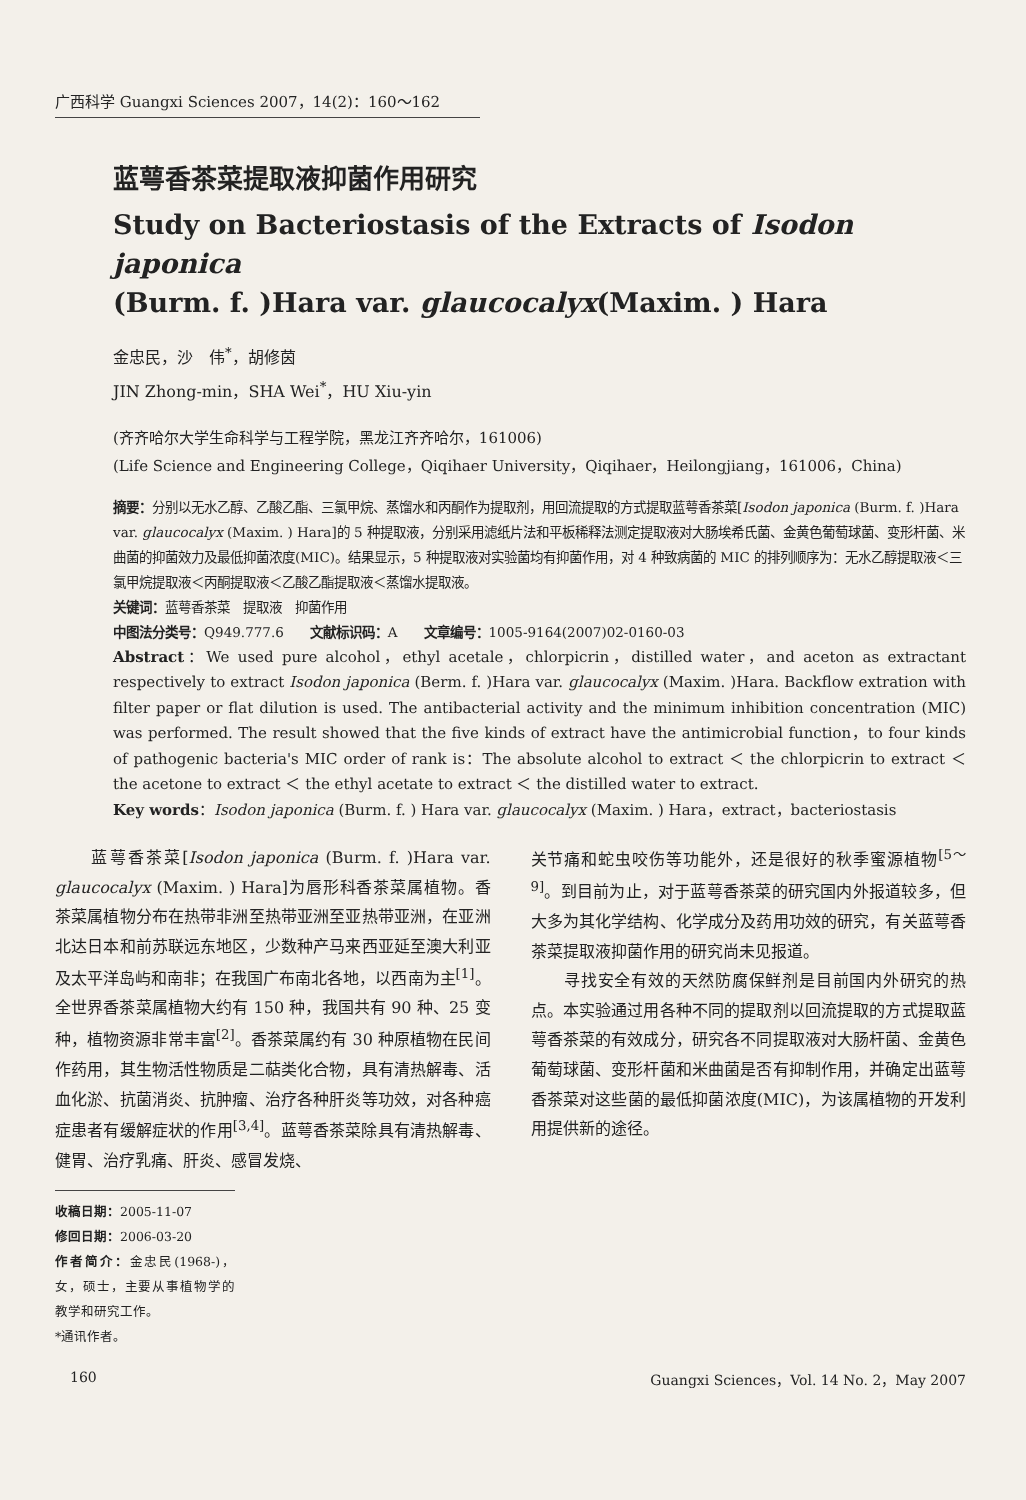广西科学 Guangxi Sciences 2007，14(2)：160～162
蓝萼香茶菜提取液抑菌作用研究
Study on Bacteriostasis of the Extracts of Isodon japonica
(Burm. f. )Hara var. glaucocalyx(Maxim. ) Hara
金忠民，沙　伟<sup>*</sup>，胡修茵
JIN Zhong-min，SHA Wei<sup>*</sup>，HU Xiu-yin
(齐齐哈尔大学生命科学与工程学院，黑龙江齐齐哈尔，161006)
(Life Science and Engineering College，Qiqihaer University，Qiqihaer，Heilongjiang，161006，China)
摘要：分别以无水乙醇、乙酸乙酯、三氯甲烷、蒸馏水和丙酮作为提取剂，用回流提取的方式提取蓝萼香茶菜[Isodon japonica (Burm. f. )Hara var. glaucocalyx (Maxim. ) Hara]的 5 种提取液，分别采用滤纸片法和平板稀释法测定提取液对大肠埃希氏菌、金黄色葡萄球菌、变形杆菌、米曲菌的抑菌效力及最低抑菌浓度(MIC)。结果显示，5 种提取液对实验菌均有抑菌作用，对 4 种致病菌的 MIC 的排列顺序为：无水乙醇提取液＜三氯甲烷提取液＜丙酮提取液＜乙酸乙酯提取液＜蒸馏水提取液。
关键词：蓝萼香茶菜　提取液　抑菌作用
中图法分类号：Q949.777.6　　文献标识码：A　　文章编号：1005-9164(2007)02-0160-03
Abstract：We used pure alcohol，ethyl acetale，chlorpicrin，distilled water，and aceton as extractant respectively to extract Isodon japonica (Berm. f. )Hara var. glaucocalyx (Maxim. )Hara. Backflow extration with filter paper or flat dilution is used. The antibacterial activity and the minimum inhibition concentration (MIC) was performed. The result showed that the five kinds of extract have the antimicrobial function，to four kinds of pathogenic bacteria's MIC order of rank is：The absolute alcohol to extract ＜ the chlorpicrin to extract ＜ the acetone to extract ＜ the ethyl acetate to extract ＜ the distilled water to extract.
Key words：Isodon japonica (Burm. f. ) Hara var. glaucocalyx (Maxim. ) Hara，extract，bacteriostasis
　　蓝萼香茶菜[Isodon japonica (Burm. f. )Hara var. glaucocalyx (Maxim. ) Hara]为唇形科香茶菜属植物。香茶菜属植物分布在热带非洲至热带亚洲至亚热带亚洲，在亚洲北达日本和前苏联远东地区，少数种产马来西亚延至澳大利亚及太平洋岛屿和南非；在我国广布南北各地，以西南为主<sup>[1]</sup>。全世界香茶菜属植物大约有 150 种，我国共有 90 种、25 变种，植物资源非常丰富<sup>[2]</sup>。香茶菜属约有 30 种原植物在民间作药用，其生物活性物质是二萜类化合物，具有清热解毒、活血化淤、抗菌消炎、抗肿瘤、治疗各种肝炎等功效，对各种癌症患者有缓解症状的作用<sup>[3,4]</sup>。蓝萼香茶菜除具有清热解毒、健胃、治疗乳痛、肝炎、感冒发烧、
收稿日期：2005-11-07
修回日期：2006-03-20
作者简介：金忠民(1968-)，女，硕士，主要从事植物学的教学和研究工作。
*通讯作者。
关节痛和蛇虫咬伤等功能外，还是很好的秋季蜜源植物<sup>[5～9]</sup>。到目前为止，对于蓝萼香茶菜的研究国内外报道较多，但大多为其化学结构、化学成分及药用功效的研究，有关蓝萼香茶菜提取液抑菌作用的研究尚未见报道。
　　寻找安全有效的天然防腐保鲜剂是目前国内外研究的热点。本实验通过用各种不同的提取剂以回流提取的方式提取蓝萼香茶菜的有效成分，研究各不同提取液对大肠杆菌、金黄色葡萄球菌、变形杆菌和米曲菌是否有抑制作用，并确定出蓝萼香茶菜对这些菌的最低抑菌浓度(MIC)，为该属植物的开发利用提供新的途径。
160 Guangxi Sciences，Vol. 14 No. 2，May 2007